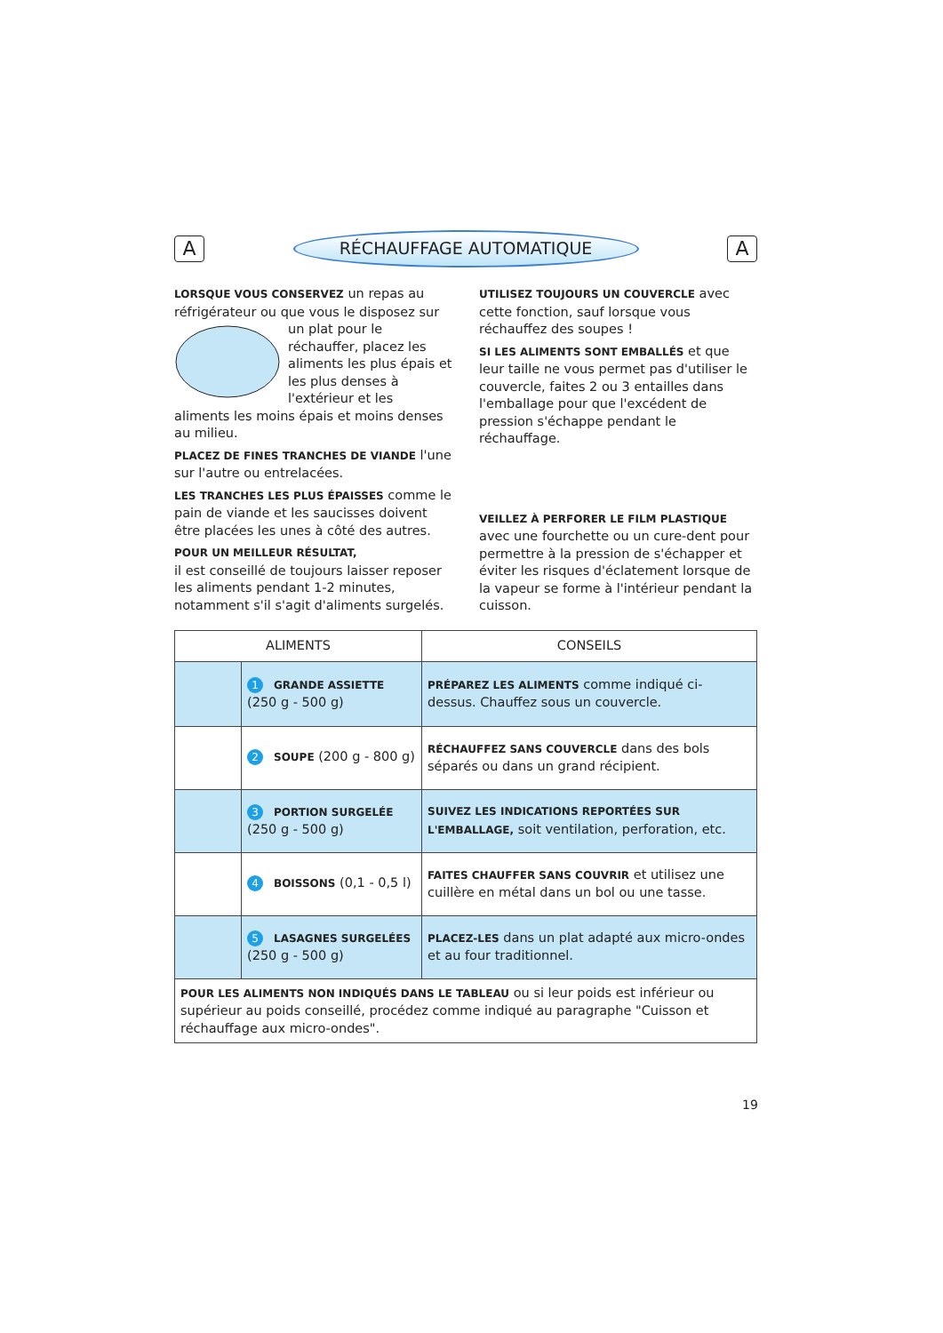A
RÉCHAUFFAGE AUTOMATIQUE
A
LORSQUE VOUS CONSERVEZ un repas au réfrigérateur ou que vous le disposez sur un plat pour le réchauffer, placez les aliments les plus épais et les plus denses à l'extérieur et les aliments les moins épais et moins denses au milieu.
PLACEZ DE FINES TRANCHES DE VIANDE l'une sur l'autre ou entrelacées.
LES TRANCHES LES PLUS ÉPAISSES comme le pain de viande et les saucisses doivent être placées les unes à côté des autres.
POUR UN MEILLEUR RÉSULTAT,
il est conseillé de toujours laisser reposer les aliments pendant 1-2 minutes, notamment s'il s'agit d'aliments surgelés.
UTILISEZ TOUJOURS UN COUVERCLE avec cette fonction, sauf lorsque vous réchauffez des soupes !
SI LES ALIMENTS SONT EMBALLÉS et que leur taille ne vous permet pas d'utiliser le couvercle, faites 2 ou 3 entailles dans l'emballage pour que l'excédent de pression s'échappe pendant le réchauffage.
VEILLEZ À PERFORER LE FILM PLASTIQUE avec une fourchette ou un cure-dent pour permettre à la pression de s'échapper et éviter les risques d'éclatement lorsque de la vapeur se forme à l'intérieur pendant la cuisson.
| ALIMENTS | | CONSEILS |
| --- | --- | --- |
| | 1 GRANDE ASSIETTE (250 g - 500 g) | PRÉPAREZ LES ALIMENTS comme indiqué ci-dessus. Chauffez sous un couvercle. |
| | 2 SOUPE (200 g - 800 g) | RÉCHAUFFEZ SANS COUVERCLE dans des bols séparés ou dans un grand récipient. |
| | 3 PORTION SURGELÉE (250 g - 500 g) | SUIVEZ LES INDICATIONS REPORTÉES SUR L'EMBALLAGE, soit ventilation, perforation, etc. |
| | 4 BOISSONS (0,1 - 0,5 l) | FAITES CHAUFFER SANS COUVRIR et utilisez une cuillère en métal dans un bol ou une tasse. |
| | 5 LASAGNES SURGELÉES (250 g - 500 g) | PLACEZ-LES dans un plat adapté aux micro-ondes et au four traditionnel. |
| POUR LES ALIMENTS NON INDIQUÉS DANS LE TABLEAU ou si leur poids est inférieur ou supérieur au poids conseillé, procédez comme indiqué au paragraphe "Cuisson et réchauffage aux micro-ondes". | | |
19